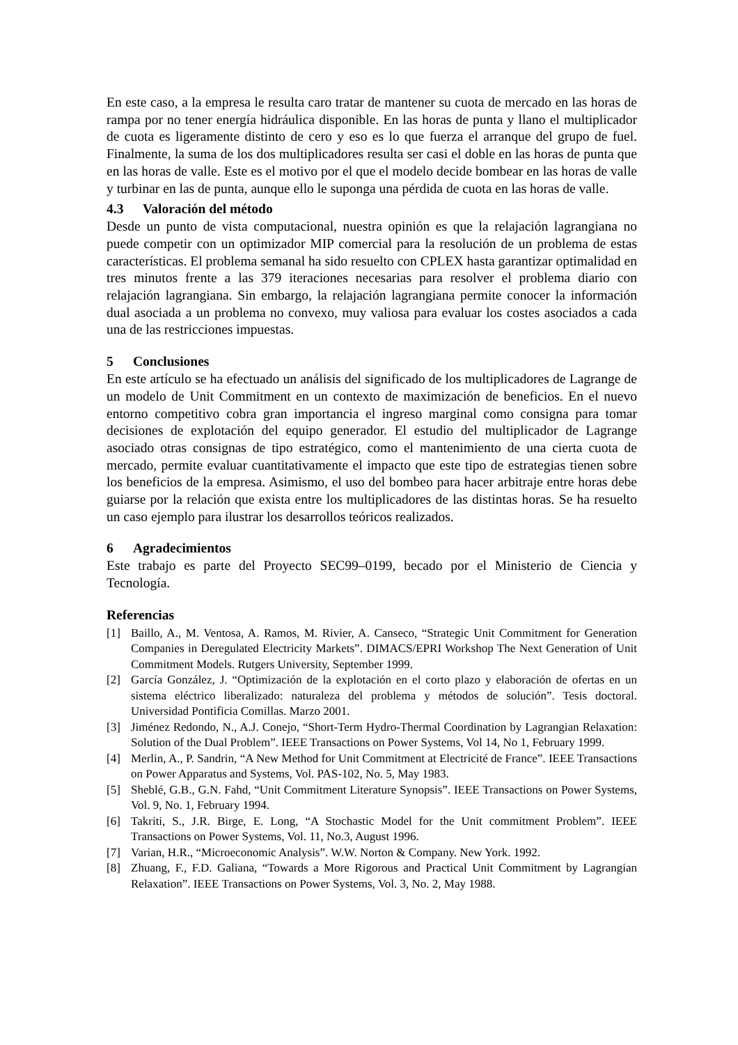En este caso, a la empresa le resulta caro tratar de mantener su cuota de mercado en las horas de rampa por no tener energía hidráulica disponible. En las horas de punta y llano el multiplicador de cuota es ligeramente distinto de cero y eso es lo que fuerza el arranque del grupo de fuel. Finalmente, la suma de los dos multiplicadores resulta ser casi el doble en las horas de punta que en las horas de valle. Este es el motivo por el que el modelo decide bombear en las horas de valle y turbinar en las de punta, aunque ello le suponga una pérdida de cuota en las horas de valle.
4.3 Valoración del método
Desde un punto de vista computacional, nuestra opinión es que la relajación lagrangiana no puede competir con un optimizador MIP comercial para la resolución de un problema de estas características. El problema semanal ha sido resuelto con CPLEX hasta garantizar optimalidad en tres minutos frente a las 379 iteraciones necesarias para resolver el problema diario con relajación lagrangiana. Sin embargo, la relajación lagrangiana permite conocer la información dual asociada a un problema no convexo, muy valiosa para evaluar los costes asociados a cada una de las restricciones impuestas.
5 Conclusiones
En este artículo se ha efectuado un análisis del significado de los multiplicadores de Lagrange de un modelo de Unit Commitment en un contexto de maximización de beneficios. En el nuevo entorno competitivo cobra gran importancia el ingreso marginal como consigna para tomar decisiones de explotación del equipo generador. El estudio del multiplicador de Lagrange asociado otras consignas de tipo estratégico, como el mantenimiento de una cierta cuota de mercado, permite evaluar cuantitativamente el impacto que este tipo de estrategias tienen sobre los beneficios de la empresa. Asimismo, el uso del bombeo para hacer arbitraje entre horas debe guiarse por la relación que exista entre los multiplicadores de las distintas horas. Se ha resuelto un caso ejemplo para ilustrar los desarrollos teóricos realizados.
6 Agradecimientos
Este trabajo es parte del Proyecto SEC99–0199, becado por el Ministerio de Ciencia y Tecnología.
Referencias
[1] Baillo, A., M. Ventosa, A. Ramos, M. Rivier, A. Canseco, “Strategic Unit Commitment for Generation Companies in Deregulated Electricity Markets”. DIMACS/EPRI Workshop The Next Generation of Unit Commitment Models. Rutgers University, September 1999.
[2] García González, J. “Optimización de la explotación en el corto plazo y elaboración de ofertas en un sistema eléctrico liberalizado: naturaleza del problema y métodos de solución”. Tesis doctoral. Universidad Pontificia Comillas. Marzo 2001.
[3] Jiménez Redondo, N., A.J. Conejo, “Short-Term Hydro-Thermal Coordination by Lagrangian Relaxation: Solution of the Dual Problem”. IEEE Transactions on Power Systems, Vol 14, No 1, February 1999.
[4] Merlin, A., P. Sandrin, “A New Method for Unit Commitment at Electricité de France”. IEEE Transactions on Power Apparatus and Systems, Vol. PAS-102, No. 5, May 1983.
[5] Sheblé, G.B., G.N. Fahd, “Unit Commitment Literature Synopsis”. IEEE Transactions on Power Systems, Vol. 9, No. 1, February 1994.
[6] Takriti, S., J.R. Birge, E. Long, “A Stochastic Model for the Unit commitment Problem”. IEEE Transactions on Power Systems, Vol. 11, No.3, August 1996.
[7] Varian, H.R., “Microeconomic Analysis”. W.W. Norton & Company. New York. 1992.
[8] Zhuang, F., F.D. Galiana, “Towards a More Rigorous and Practical Unit Commitment by Lagrangian Relaxation”. IEEE Transactions on Power Systems, Vol. 3, No. 2, May 1988.